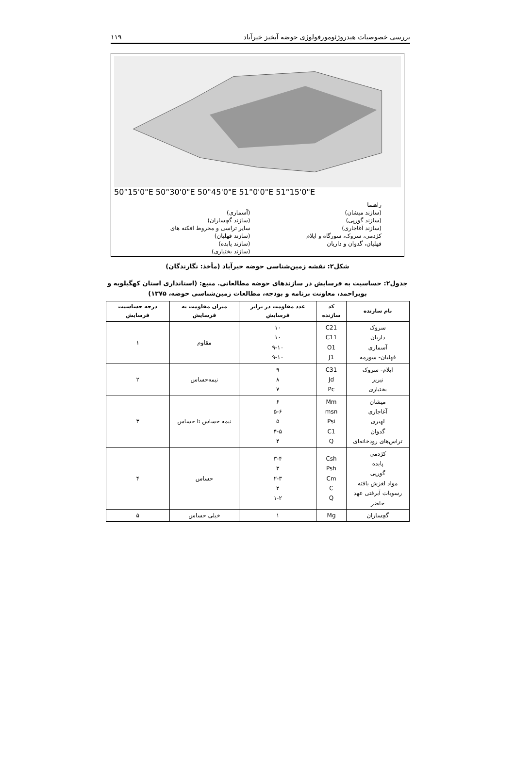بررسی خصوصیات هیدروژئومورفولوژی حوضه آبخیز خیرآباد ۱۱۹
50°15'0"E 50°30'0"E 50°45'0"E 51°0'0"E 51°15'0"E
راهنما
(سازند میشان)
(آسماری)
(سازند گورپی)
(سازند گچساران)
(سازند آغاجاری)
سایر تراسی و مخروط افکنه های
کژدمی، سروک، سورگاه و ایلام
(سازند فهلیان)
فهلیان، گدوان و داریان
(سازند پابده)
(سازند بختیاری)
شکل۲: نقشه زمین‌شناسی حوضه خیرآباد (مأخذ: نگارندگان)
جدول۲: حساسیت به فرسایش در سازندهای حوضه مطالعاتی. منبع: (استانداری استان کهگیلویه و بویراحمد، معاونت برنامه و بودجه، مطالعات زمین‌شناسی حوضه، ۱۳۷۵)
| نام سازنده | کد سازنده | عدد مقاومت در برابر فرسایش | میزان مقاومت به فرسایش | درجه حساسیت فرسایش |
| --- | --- | --- | --- | --- |
| سروک داریان آسماری فهلیان- سورمه | C21 C11 O1 J1 | ۱۰ ۱۰ ۹-۱۰ ۹-۱۰ | مقاوم | ۱ |
| ایلام- سروک نیریز بختیاری | C31 Jd Pc | ۹ ۸ ۷ | نیمه‌حساس | ۲ |
| میشان آغاجاری لهبری گدوان تراس‌های رودخانه‌ای | Mm msn Psi C1 Q | ۶ ۵-۶ ۵ ۴-۵ ۴ | نیمه حساس تا حساس | ۳ |
| کژدمی پابده گورپی مواد لغزش یافته رسوبات آبرفتی عهد حاضر | Csh Psh Cm C Q | ۳-۴ ۳ ۲-۳ ۲ ۱-۲ | حساس | ۴ |
| گچساران | Mg | ۱ | خیلی حساس | ۵ |